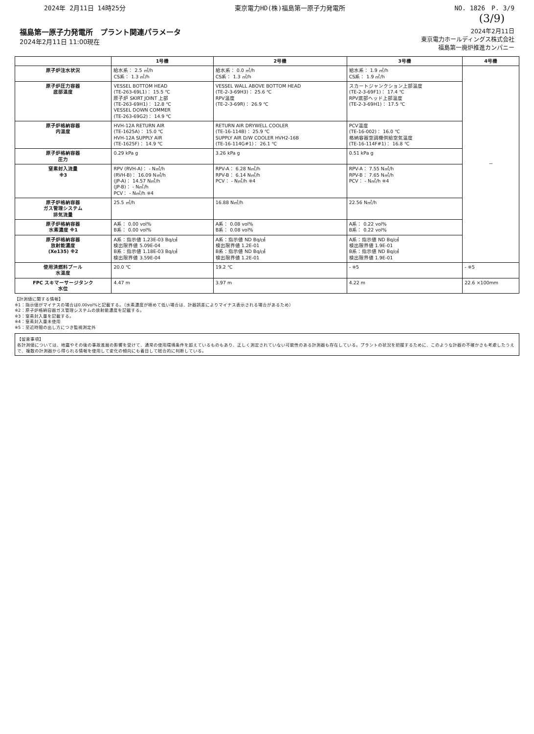2024年 2月11日 14時25分 東京電力HD(株)福島第一原子力発電所 NO. 1826　P. 3/9
(3/9)
福島第一原子力発電所　プラント関連パラメータ
2024年2月11日 11:00現在
2024年2月11日
東京電力ホールディングス株式会社
福島第一廃炉推進カンパニー
| | 1号機 | 2号機 | 3号機 | 4号機 |
| --- | --- | --- | --- | --- |
| 原子炉注水状況 | 給水系： 2.5 ㎥/h CS系： 1.3 ㎥/h | 給水系： 0.0 ㎥/h CS系： 1.3 ㎥/h | 給水系： 1.9 ㎥/h CS系： 1.9 ㎥/h | － |
| 原子炉圧力容器 底部温度 | VESSEL BOTTOM HEAD (TE-263-69L1)： 15.5 ℃ 原子炉 SKIRT JOINT 上部 (TE-263-69H1)： 12.8 ℃ VESSEL DOWN COMMER (TE-263-69G2)： 14.9 ℃ | VESSEL WALL ABOVE BOTTOM HEAD (TE-2-3-69H3)： 25.6 ℃ RPV温度 (TE-2-3-69R)： 26.9 ℃ | スカートジャンクション上部温度 (TE-2-3-69F1)： 17.4 ℃ RPV底部ヘッド上部温度 (TE-2-3-69H1)： 17.5 ℃ | |
| 原子炉格納容器 内温度 | HVH-12A RETURN AIR (TE-1625A)： 15.0 ℃ HVH-12A SUPPLY AIR (TE-1625F)： 14.9 ℃ | RETURN AIR DRYWELL COOLER (TE-16-114B)： 25.9 ℃ SUPPLY AIR D/W COOLER HVH2-16B (TE-16-114G#1)： 26.1 ℃ | PCV温度 (TE-16-002)： 16.0 ℃ 格納容器空調機供給空気温度 (TE-16-114F#1)： 16.8 ℃ | |
| 原子炉格納容器 圧力 | 0.29 kPa g | 3.26 kPa g | 0.51 kPa g | |
| 窒素封入流量 ※3 | RPV (RVH-A)： - N㎥/h (RVH-B)： 16.09 N㎥/h (JP-A)： 14.57 N㎥/h (JP-B)： - N㎥/h PCV： - N㎥/h ※4 | RPV-A： 6.28 N㎥/h RPV-B： 6.14 N㎥/h PCV： - N㎥/h ※4 | RPV-A： 7.55 N㎥/h RPV-B： 7.65 N㎥/h PCV： - N㎥/h ※4 | |
| 原子炉格納容器 ガス管理システム 排気流量 | 25.5 ㎥/h | 16.88 N㎥/h | 22.56 N㎥/h | |
| 原子炉格納容器 水素濃度 ※1 | A系： 0.00 vol% B系： 0.00 vol% | A系： 0.08 vol% B系： 0.08 vol% | A系： 0.22 vol% B系： 0.22 vol% | |
| 原子炉格納容器 放射能濃度 (Xe135) ※2 | A系：指示値 1.23E-03 Bq/㎤ 検出限界値 5.09E-04 B系：指示値 1.18E-03 Bq/㎤ 検出限界値 3.59E-04 | A系：指示値 ND Bq/㎤ 検出限界値 1.2E-01 B系：指示値 ND Bq/㎤ 検出限界値 1.2E-01 | A系：指示値 ND Bq/㎤ 検出限界値 1.9E-01 B系：指示値 ND Bq/㎤ 検出限界値 1.9E-01 | |
| 使用済燃料プール 水温度 | 20.0 ℃ | 19.2 ℃ | - ※5 | - ※5 |
| FPC スキマーサージタンク 水位 | 4.47 m | 3.97 m | 4.22 m | 22.6 ×100mm |
【計測値に関する情報】
※1：指示値がマイナスの場合は0.00vol%と記載する。（水素濃度が極めて低い場合は、計器誤差によりマイナス表示される場合があるため）
※2：原子炉格納容器ガス管理システムの放射能濃度を記載する。
※3：窒素封入量を記載する。
※4：窒素封入量未使用
※5：至近時間の出し方につき監視測定外
【留意事項】
各計測値については、地震やその後の事故進展の影響を受けて、通常の使用環境条件を超えているものもあり、正しく測定されていない可能性のある計測器も存在している。プラントの状況を把握するために、このような計器の不確かさも考慮したうえで、複数の計測器から得られる情報を使用して変化の傾向にも着目して総合的に判断している。